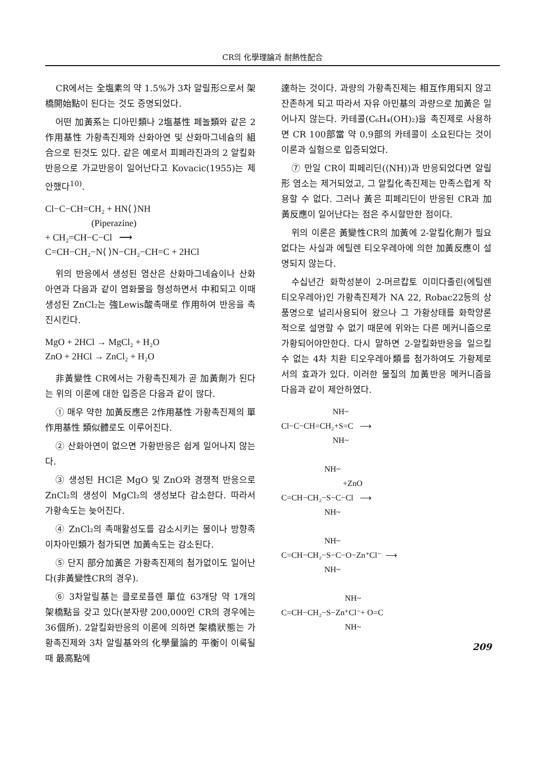CR의 化學理論과 耐熱性配合
CR에서는 全塩素의 약 1.5%가 3차 알릴形으로서 架橋開始點이 된다는 것도 증명되었다.
어떤 加黃系는 디아민類나 2塩基性 페놀類와 같은 2作用基性 가황촉진제와 산화아연 및 산화마그네슘의 組合으로 된것도 있다. 같은 예로서 피페라진과의 2 알킬화반응으로 가교반응이 일어난다고 Kovacic(1955)는 제안했다<sup>10)</sup>.
Cl−C−CH=CH₂ + HN⟨ ⟩NH (Piperazine) + CH₂=CH−C−Cl ⟶ C=CH−CH₂−N⟨ ⟩N−CH₂−CH=C + 2HCl
위의 반응에서 생성된 염산은 산화마그네슘이나 산화아연과 다음과 같이 염화물을 형성하면서 中和되고 이때 생성된 ZnCl₂는 強Lewis酸촉매로 作用하여 반응을 촉진시킨다.
MgO + 2HCl → MgCl₂ + H₂O ZnO + 2HCl → ZnCl₂ + H₂O
非黃變性 CR에서는 가황촉진제가 곧 加黃劑가 된다는 위의 이론에 대한 입증은 다음과 같이 많다.
① 매우 약한 加黃反應은 2作用基性 가황촉진제의 單作用基性 類似體로도 이루어진다.
② 산화아연이 없으면 가황반응은 쉽게 일어나지 않는다.
③ 생성된 HCl은 MgO 및 ZnO와 경쟁적 반응으로 ZnCl₂의 생성이 MgCl₂의 생성보다 감소한다. 따라서 가황속도는 늦어진다.
④ ZnCl₂의 촉매활성도를 감소시키는 물이나 방향족 이차아민類가 첨가되면 加黃속도는 감소된다.
⑤ 단지 部分加黃은 가황촉진제의 첨가없이도 일어난다(非黃變性CR의 경우).
⑥ 3차알릴基는 클로로플렌 單位 63개당 약 1개의 架橋點을 갖고 있다(분자량 200,000인 CR의 경우에는 36個所). 2알킬화반응의 이론에 의하면 架橋狀態는 가황촉진제와 3차 알릴基와의 化學量論的 平衡이 이룩될 때 最高點에
達하는 것이다. 과량의 가황촉진제는 相互作用되지 않고 잔존하게 되고 따라서 자유 아민基의 과량으로 加黃은 일어나지 않는다. 카테콜(C₆H₄(OH)₂)을 촉진제로 사용하면 CR 100部當 약 0.9部의 카테콜이 소요된다는 것이 이론과 실험으로 입증되었다.
⑦ 만일 CR이 피페리딘(⟨NH⟩)과 반응되었다면 알릴形 염소는 제거되었고, 그 알킬化촉진제는 만족스럽게 작용할 수 없다. 그러나 黃은 피페리딘이 반응된 CR과 加黃反應이 일어난다는 점은 주시할만한 점이다.
위의 이론은 黃變性CR의 加黃에 2-알킬化劑가 필요없다는 사실과 에틸렌 티오우레아에 의한 加黃反應이 설명되지 않는다.
수십년간 화학성분이 2-머르캅토 이미다졸린(에틸렌 티오우레아)인 가황촉진제가 NA 22, Robac22등의 상품명으로 널리사용되어 왔으나 그 가황상태를 화학양론적으로 설명할 수 없기 때문에 위와는 다른 메커니즘으로 가황되어야만한다. 다시 말하면 2-알킬화반응을 일으킬 수 없는 4차 치환 티오우레아類를 첨가하여도 가황제로서의 효과가 있다. 이러한 물질의 加黃반응 메커니즘을 다음과 같이 제안하였다.
NH~ Cl−C−CH=CH₂+S=C ⟶ NH~ NH~ +ZnO C=CH−CH₂−S−C−Cl ⟶ NH~ NH~ C=CH−CH₂−S−C−O−Zn⁺Cl⁻ ⟶ NH~ NH~ C=CH−CH₂−S−Zn⁺Cl⁻+ O=C NH~
209